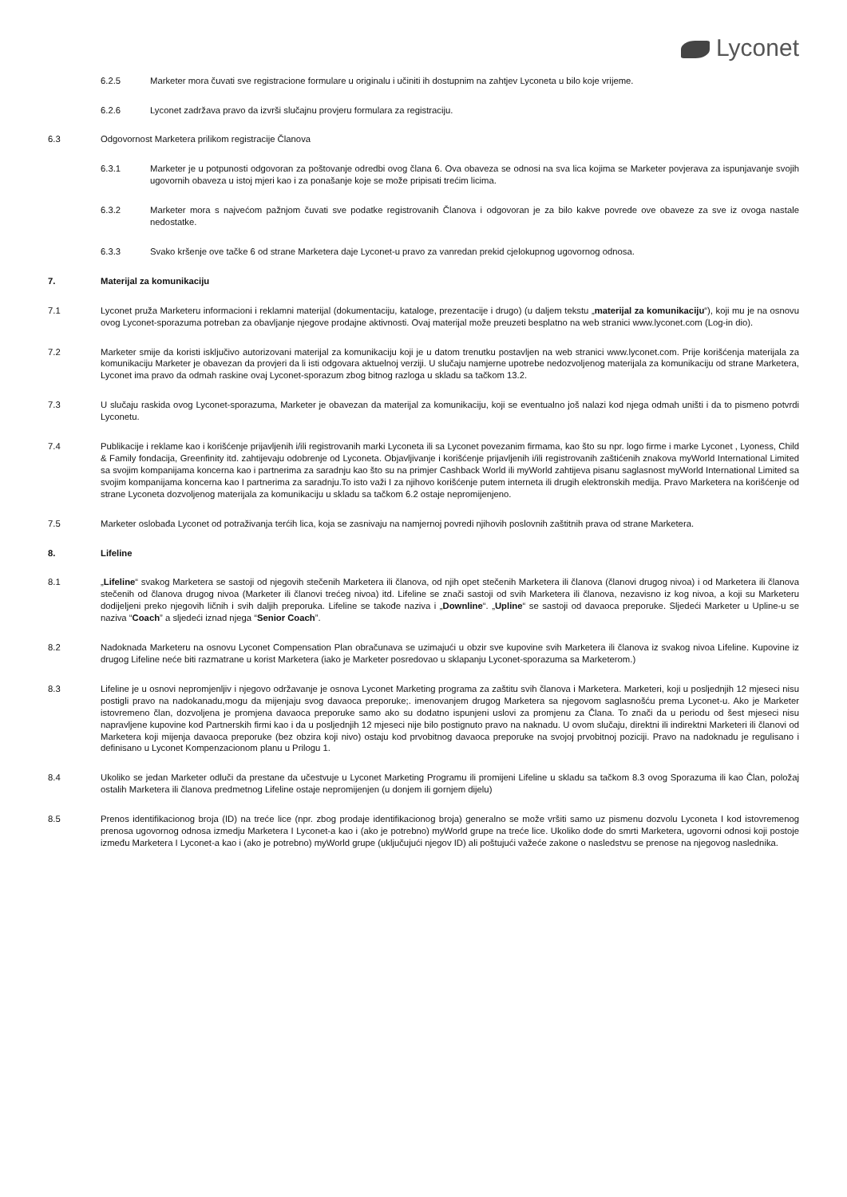Lyconet
6.2.5 Marketer mora čuvati sve registracione formulare u originalu i učiniti ih dostupnim na zahtjev Lyconeta u bilo koje vrijeme.
6.2.6 Lyconet zadržava pravo da izvrši slučajnu provjeru formulara za registraciju.
6.3 Odgovornost Marketera prilikom registracije Članova
6.3.1 Marketer je u potpunosti odgovoran za poštovanje odredbi ovog člana 6. Ova obaveza se odnosi na sva lica kojima se Marketer povjerava za ispunjavanje svojih ugovornih obaveza u istoj mjeri kao i za ponašanje koje se može pripisati trećim licima.
6.3.2 Marketer mora s najvećom pažnjom čuvati sve podatke registrovanih Članova i odgovoran je za bilo kakve povrede ove obaveze za sve iz ovoga nastale nedostatke.
6.3.3 Svako kršenje ove tačke 6 od strane Marketera daje Lyconet-u pravo za vanredan prekid cjelokupnog ugovornog odnosa.
7. Materijal za komunikaciju
7.1 Lyconet pruža Marketeru informacioni i reklamni materijal (dokumentaciju, kataloge, prezentacije i drugo) (u daljem tekstu „materijal za komunikaciju“), koji mu je na osnovu ovog Lyconet-sporazuma potreban za obavljanje njegove prodajne aktivnosti. Ovaj materijal može preuzeti besplatno na web stranici www.lyconet.com (Log-in dio).
7.2 Marketer smije da koristi isključivo autorizovani materijal za komunikaciju koji je u datom trenutku postavljen na web stranici www.lyconet.com. Prije korišćenja materijala za komunikaciju Marketer je obavezan da provjeri da li isti odgovara aktuelnoj verziji. U slučaju namjerne upotrebe nedozvoljenog materijala za komunikaciju od strane Marketera, Lyconet ima pravo da odmah raskine ovaj Lyconet-sporazum zbog bitnog razloga u skladu sa tačkom 13.2.
7.3 U slučaju raskida ovog Lyconet-sporazuma, Marketer je obavezan da materijal za komunikaciju, koji se eventualno još nalazi kod njega odmah uništi i da to pismeno potvrdi Lyconetu.
7.4 Publikacije i reklame kao i korišćenje prijavljenih i/ili registrovanih marki Lyconeta ili sa Lyconet povezanim firmama, kao što su npr. logo firme i marke Lyconet , Lyoness, Child & Family fondacija, Greenfinity itd. zahtijevaju odobrenje od Lyconeta. Objavljivanje i korišćenje prijavljenih i/ili registrovanih zaštićenih znakova myWorld International Limited sa svojim kompanijama koncerna kao i partnerima za saradnju kao što su na primjer Cashback World ili myWorld zahtijeva pisanu saglasnost myWorld International Limited sa svojim kompanijama koncerna kao I partnerima za saradnju.To isto važi I za njihovo korišćenje putem interneta ili drugih elektronskih medija. Pravo Marketera na korišćenje od strane Lyconeta dozvoljenog materijala za komunikaciju u skladu sa tačkom 6.2 ostaje nepromijenjeno.
7.5 Marketer oslobađa Lyconet od potraživanja terćih lica, koja se zasnivaju na namjernoj povredi njihovih poslovnih zaštitnih prava od strane Marketera.
8. Lifeline
8.1 „Lifeline“ svakog Marketera se sastoji od njegovih stečenih Marketera ili članova, od njih opet stečenih Marketera ili članova (članovi drugog nivoa) i od Marketera ili članova stečenih od članova drugog nivoa (Marketer ili članovi trećeg nivoa) itd. Lifeline se znači sastoji od svih Marketera ili članova, nezavisno iz kog nivoa, a koji su Marketeru dodijeljeni preko njegovih ličnih i svih daljih preporuka. Lifeline se takođe naziva i „Downline“. „Upline“ se sastoji od davaoca preporuke. Sljedeći Marketer u Upline-u se naziva “Coach” a sljedeći iznad njega “Senior Coach”.
8.2 Nadoknada Marketeru na osnovu Lyconet Compensation Plan obračunava se uzimajući u obzir sve kupovine svih Marketera ili članova iz svakog nivoa Lifeline. Kupovine iz drugog Lifeline neće biti razmatrane u korist Marketera (iako je Marketer posredovao u sklapanju Lyconet-sporazuma sa Marketerom.)
8.3 Lifeline je u osnovi nepromjenljiv i njegovo održavanje je osnova Lyconet Marketing programa za zaštitu svih članova i Marketera. Marketeri, koji u posljednjih 12 mjeseci nisu postigli pravo na nadokanadu,mogu da mijenjaju svog davaoca preporuke;. imenovanjem drugog Marketera sa njegovom saglasnošću prema Lyconet-u. Ako je Marketer istovremeno član, dozvoljena je promjena davaoca preporuke samo ako su dodatno ispunjeni uslovi za promjenu za Člana. To znači da u periodu od šest mjeseci nisu napravljene kupovine kod Partnerskih firmi kao i da u posljednjih 12 mjeseci nije bilo postignuto pravo na naknadu. U ovom slučaju, direktni ili indirektni Marketeri ili članovi od Marketera koji mijenja davaoca preporuke (bez obzira koji nivo) ostaju kod prvobitnog davaoca preporuke na svojoj prvobitnoj poziciji. Pravo na nadoknadu je regulisano i definisano u Lyconet Kompenzacionom planu u Prilogu 1.
8.4 Ukoliko se jedan Marketer odluči da prestane da učestvuje u Lyconet Marketing Programu ili promijeni Lifeline u skladu sa tačkom 8.3 ovog Sporazuma ili kao Član, položaj ostalih Marketera ili članova predmetnog Lifeline ostaje nepromijenjen (u donjem ili gornjem dijelu)
8.5 Prenos identifikacionog broja (ID) na treće lice (npr. zbog prodaje identifikacionog broja) generalno se može vršiti samo uz pismenu dozvolu Lyconeta I kod istovremenog prenosa ugovornog odnosa izmedju Marketera I Lyconet-a kao i (ako je potrebno) myWorld grupe na treće lice. Ukoliko dođe do smrti Marketera, ugovorni odnosi koji postoje između Marketera I Lyconet-a kao i (ako je potrebno) myWorld grupe (uključujući njegov ID) ali poštujući važeće zakone o nasledstvu se prenose na njegovog naslednika.